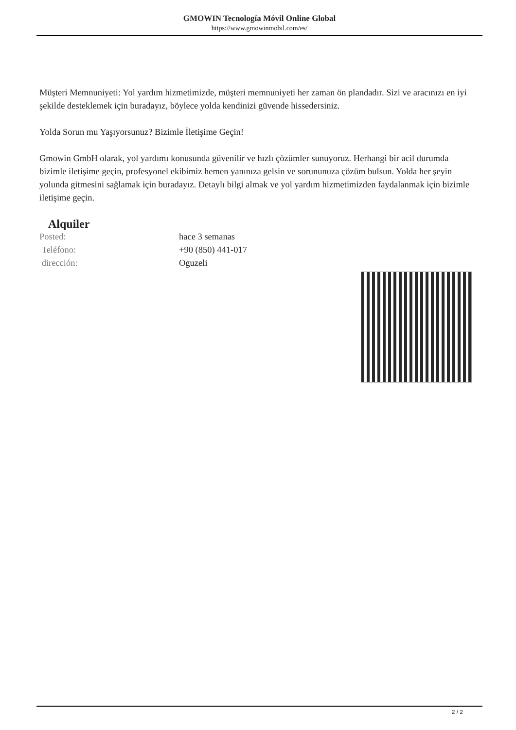GMOWIN Tecnología Móvil Online Global
https://www.gmowinmobil.com/es/
Müşteri Memnuniyeti: Yol yardım hizmetimizde, müşteri memnuniyeti her zaman ön plandadır. Sizi ve aracınızı en iyi şekilde desteklemek için buradayız, böylece yolda kendinizi güvende hissedersiniz.
Yolda Sorun mu Yaşıyorsunuz? Bizimle İletişime Geçin!
Gmowin GmbH olarak, yol yardımı konusunda güvenilir ve hızlı çözümler sunuyoruz. Herhangi bir acil durumda bizimle iletişime geçin, profesyonel ekibimiz hemen yanınıza gelsin ve sorununuza çözüm bulsun. Yolda her şeyin yolunda gitmesini sağlamak için buradayız. Detaylı bilgi almak ve yol yardım hizmetimizden faydalanmak için bizimle iletişime geçin.
Alquiler
| Posted: | hace 3 semanas |
| Teléfono: | +90 (850) 441-017 |
| dirección: | Oguzeli |
2 / 2